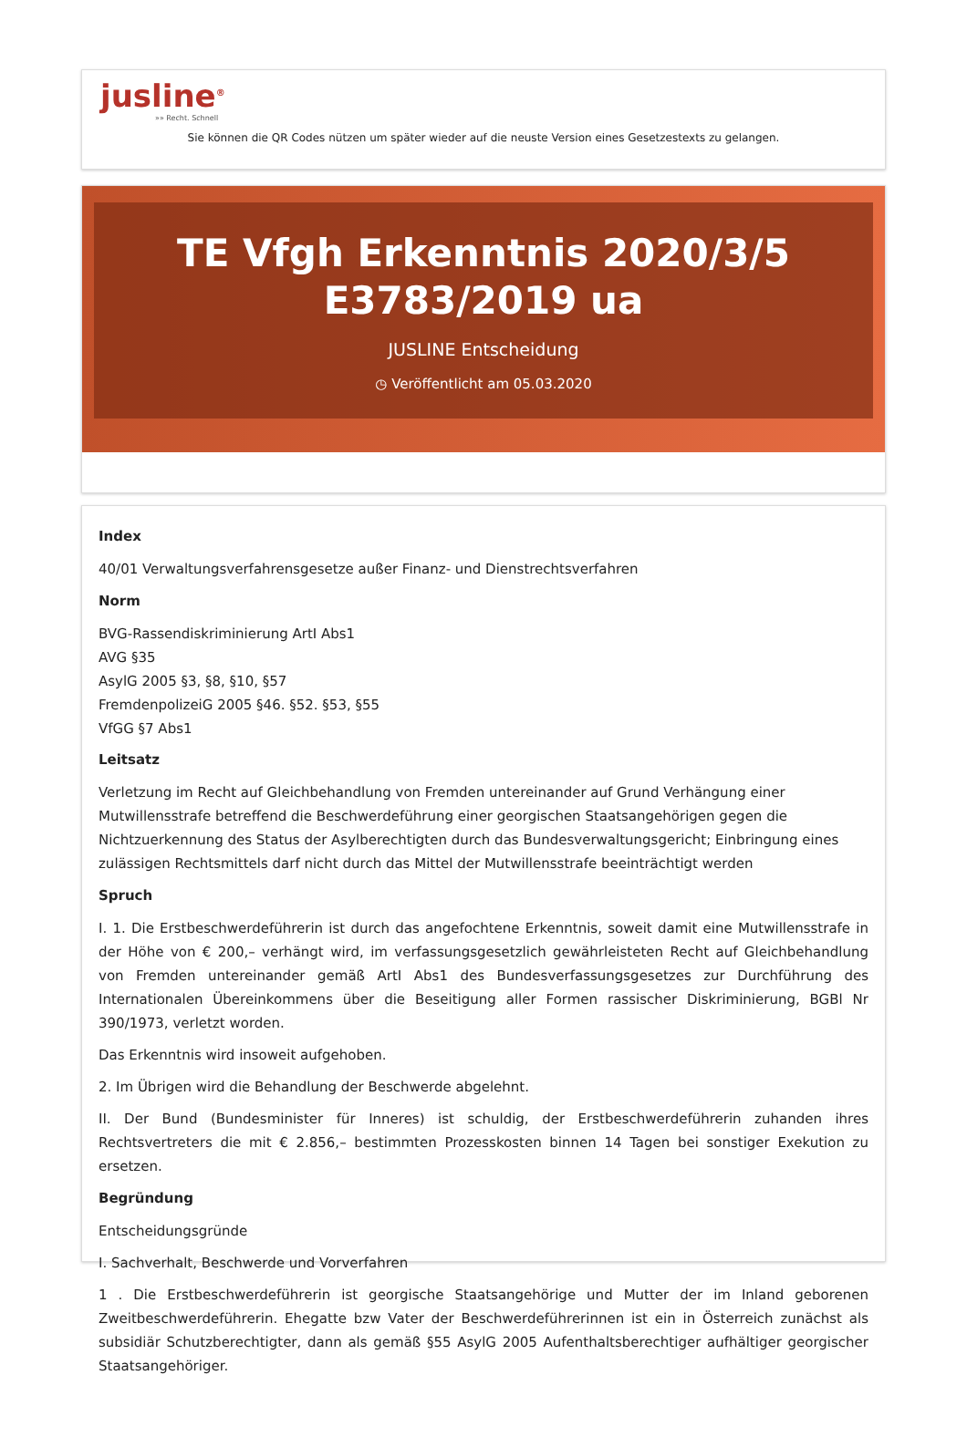jusline<sup>®</sup>
»» Recht. Schnell
Sie können die QR Codes nützen um später wieder auf die neuste Version eines Gesetzestexts zu gelangen.
TE Vfgh Erkenntnis 2020/3/5
E3783/2019 ua
JUSLINE Entscheidung
◷ Veröffentlicht am 05.03.2020
Index
40/01 Verwaltungsverfahrensgesetze außer Finanz- und Dienstrechtsverfahren
Norm
BVG-Rassendiskriminierung ArtI Abs1
AVG §35
AsylG 2005 §3, §8, §10, §57
FremdenpolizeiG 2005 §46. §52. §53, §55
VfGG §7 Abs1
Leitsatz
Verletzung im Recht auf Gleichbehandlung von Fremden untereinander auf Grund Verhängung einer Mutwillensstrafe betreffend die Beschwerdeführung einer georgischen Staatsangehörigen gegen die Nichtzuerkennung des Status der Asylberechtigten durch das Bundesverwaltungsgericht; Einbringung eines zulässigen Rechtsmittels darf nicht durch das Mittel der Mutwillensstrafe beeinträchtigt werden
Spruch
I. 1. Die Erstbeschwerdeführerin ist durch das angefochtene Erkenntnis, soweit damit eine Mutwillensstrafe in der Höhe von € 200,– verhängt wird, im verfassungsgesetzlich gewährleisteten Recht auf Gleichbehandlung von Fremden untereinander gemäß ArtI Abs1 des Bundesverfassungsgesetzes zur Durchführung des Internationalen Übereinkommens über die Beseitigung aller Formen rassischer Diskriminierung, BGBl Nr 390/1973, verletzt worden.
Das Erkenntnis wird insoweit aufgehoben.
2. Im Übrigen wird die Behandlung der Beschwerde abgelehnt.
II. Der Bund (Bundesminister für Inneres) ist schuldig, der Erstbeschwerdeführerin zuhanden ihres Rechtsvertreters die mit € 2.856,– bestimmten Prozesskosten binnen 14 Tagen bei sonstiger Exekution zu ersetzen.
Begründung
Entscheidungsgründe
I. Sachverhalt, Beschwerde und Vorverfahren
1 . Die Erstbeschwerdeführerin ist georgische Staatsangehörige und Mutter der im Inland geborenen Zweitbeschwerdeführerin. Ehegatte bzw Vater der Beschwerdeführerinnen ist ein in Österreich zunächst als subsidiär Schutzberechtigter, dann als gemäß §55 AsylG 2005 Aufenthaltsberechtiger aufhältiger georgischer Staatsangehöriger.